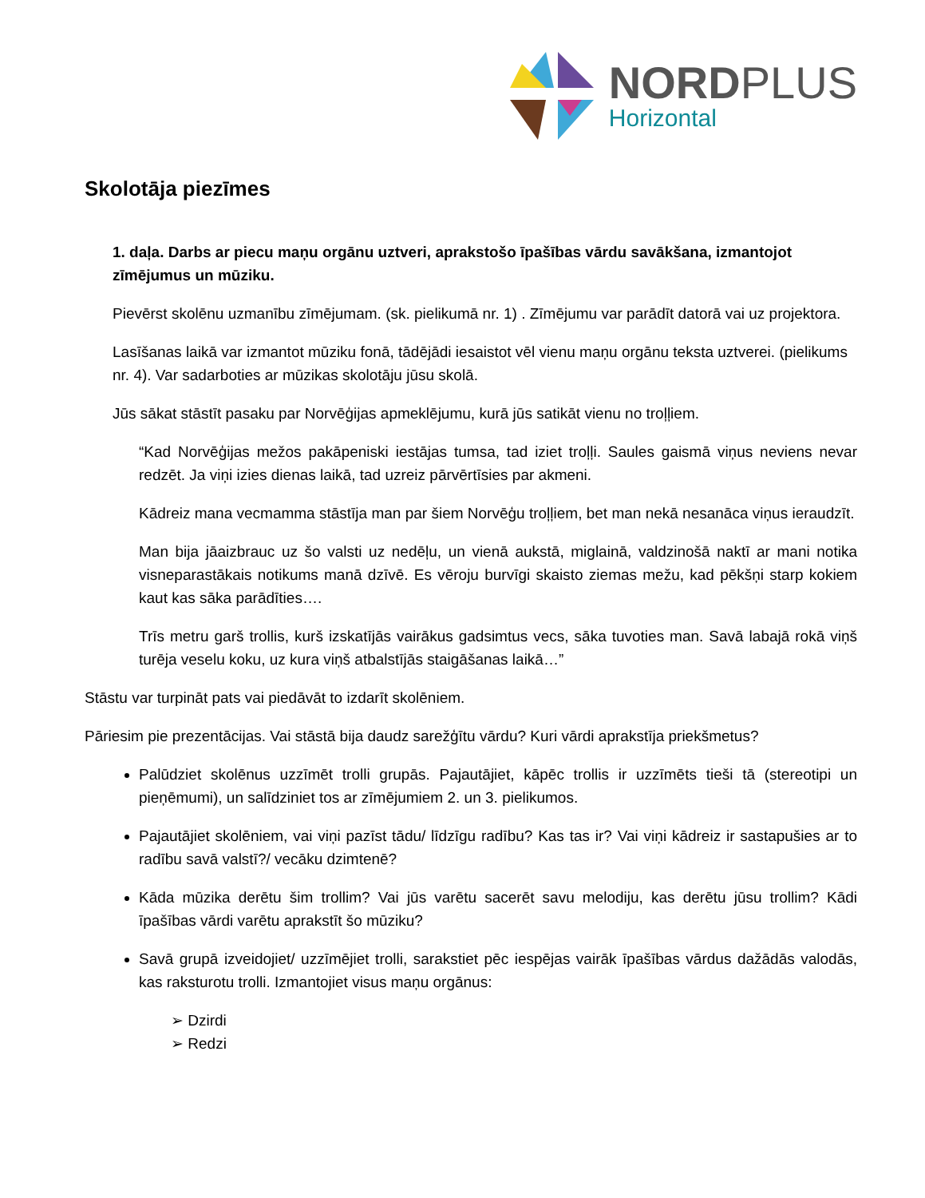NORDPLUS
Horizontal
Skolotāja piezīmes
1. daļa. Darbs ar piecu maņu orgānu uztveri, aprakstošo īpašības vārdu savākšana, izmantojot zīmējumus un mūziku.
Pievērst skolēnu uzmanību zīmējumam. (sk. pielikumā nr. 1) . Zīmējumu var parādīt datorā vai uz projektora.
Lasīšanas laikā var izmantot mūziku fonā, tādējādi iesaistot vēl vienu maņu orgānu teksta uztverei. (pielikums nr. 4). Var sadarboties ar mūzikas skolotāju jūsu skolā.
Jūs sākat stāstīt pasaku par Norvēģijas apmeklējumu, kurā jūs satikāt vienu no troļļiem.
“Kad Norvēģijas mežos pakāpeniski iestājas tumsa, tad iziet troļļi. Saules gaismā viņus neviens nevar redzēt. Ja viņi izies dienas laikā, tad uzreiz pārvērtīsies par akmeni.
Kādreiz mana vecmamma stāstīja man par šiem Norvēģu troļļiem, bet man nekā nesanāca viņus ieraudzīt.
Man bija jāaizbrauc uz šo valsti uz nedēļu, un vienā aukstā, miglainā, valdzinošā naktī ar mani notika visneparastākais notikums manā dzīvē. Es vēroju burvīgi skaisto ziemas mežu, kad pēkšņi starp kokiem kaut kas sāka parādīties….
Trīs metru garš trollis, kurš izskatījās vairākus gadsimtus vecs, sāka tuvoties man. Savā labajā rokā viņš turēja veselu koku, uz kura viņš atbalstījās staigāšanas laikā…”
Stāstu var turpināt pats vai piedāvāt to izdarīt skolēniem.
Pāriesim pie prezentācijas. Vai stāstā bija daudz sarežģītu vārdu? Kuri vārdi aprakstīja priekšmetus?
Palūdziet skolēnus uzzīmēt trolli grupās. Pajautājiet, kāpēc trollis ir uzzīmēts tieši tā (stereotipi un pieņēmumi), un salīdziniet tos ar zīmējumiem 2. un 3. pielikumos.
Pajautājiet skolēniem, vai viņi pazīst tādu/ līdzīgu radību? Kas tas ir? Vai viņi kādreiz ir sastapušies ar to radību savā valstī?/ vecāku dzimtenē?
Kāda mūzika derētu šim trollim? Vai jūs varētu sacerēt savu melodiju, kas derētu jūsu trollim? Kādi īpašības vārdi varētu aprakstīt šo mūziku?
Savā grupā izveidojiet/ uzzīmējiet trolli, sarakstiet pēc iespējas vairāk īpašības vārdus dažādās valodās, kas raksturotu trolli. Izmantojiet visus maņu orgānus:
➢ Dzirdi
➢ Redzi